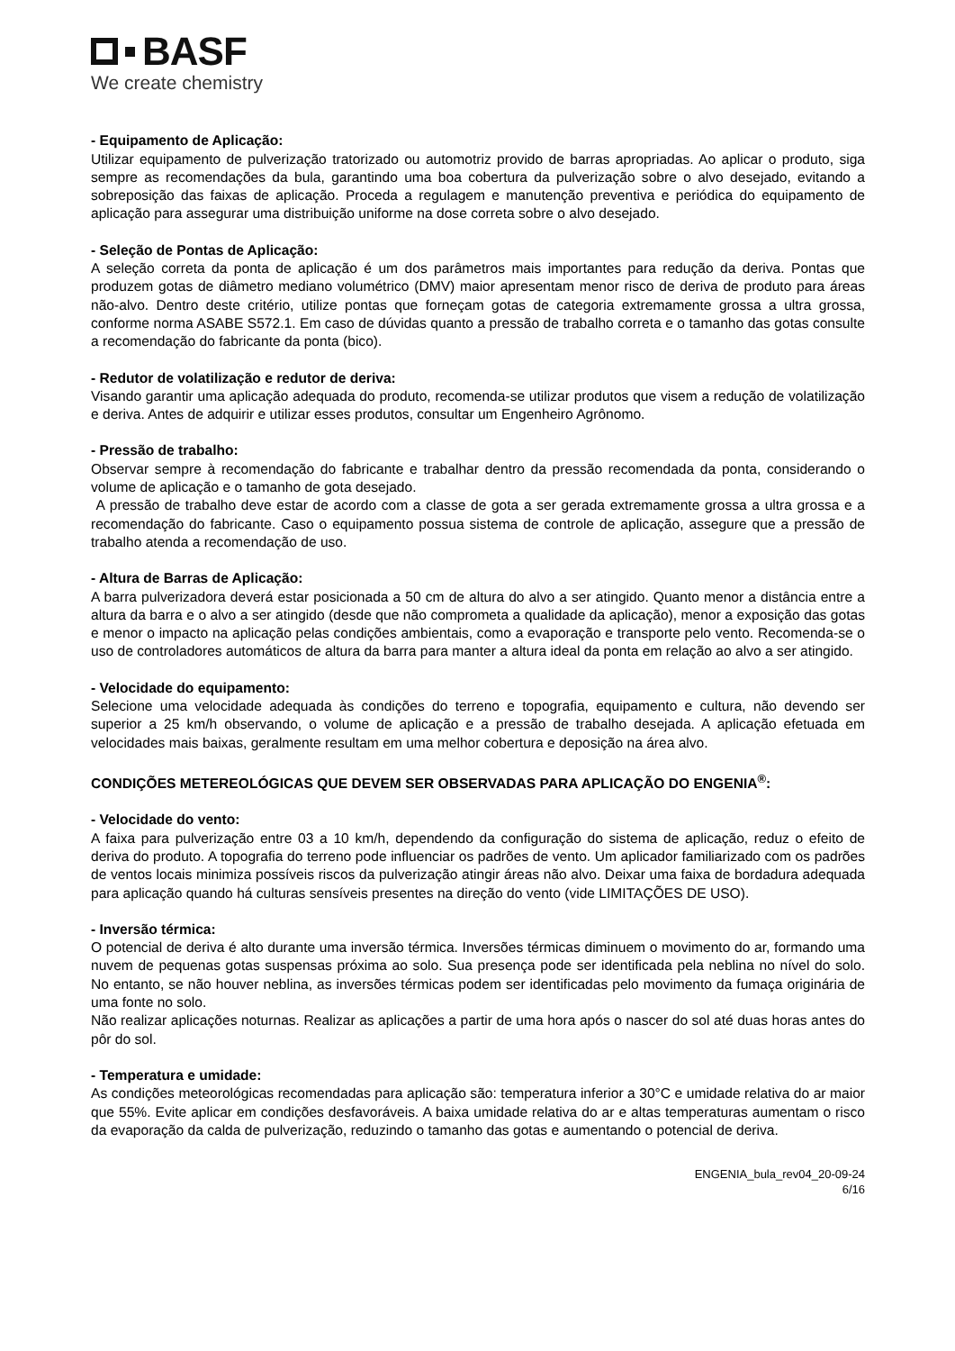BASF
We create chemistry
- Equipamento de Aplicação:
Utilizar equipamento de pulverização tratorizado ou automotriz provido de barras apropriadas. Ao aplicar o produto, siga sempre as recomendações da bula, garantindo uma boa cobertura da pulverização sobre o alvo desejado, evitando a sobreposição das faixas de aplicação. Proceda a regulagem e manutenção preventiva e periódica do equipamento de aplicação para assegurar uma distribuição uniforme na dose correta sobre o alvo desejado.
- Seleção de Pontas de Aplicação:
A seleção correta da ponta de aplicação é um dos parâmetros mais importantes para redução da deriva. Pontas que produzem gotas de diâmetro mediano volumétrico (DMV) maior apresentam menor risco de deriva de produto para áreas não-alvo. Dentro deste critério, utilize pontas que forneçam gotas de categoria extremamente grossa a ultra grossa, conforme norma ASABE S572.1. Em caso de dúvidas quanto a pressão de trabalho correta e o tamanho das gotas consulte a recomendação do fabricante da ponta (bico).
- Redutor de volatilização e redutor de deriva:
Visando garantir uma aplicação adequada do produto, recomenda-se utilizar produtos que visem a redução de volatilização e deriva. Antes de adquirir e utilizar esses produtos, consultar um Engenheiro Agrônomo.
- Pressão de trabalho:
Observar sempre à recomendação do fabricante e trabalhar dentro da pressão recomendada da ponta, considerando o volume de aplicação e o tamanho de gota desejado.
A pressão de trabalho deve estar de acordo com a classe de gota a ser gerada extremamente grossa a ultra grossa e a recomendação do fabricante. Caso o equipamento possua sistema de controle de aplicação, assegure que a pressão de trabalho atenda a recomendação de uso.
- Altura de Barras de Aplicação:
A barra pulverizadora deverá estar posicionada a 50 cm de altura do alvo a ser atingido. Quanto menor a distância entre a altura da barra e o alvo a ser atingido (desde que não comprometa a qualidade da aplicação), menor a exposição das gotas e menor o impacto na aplicação pelas condições ambientais, como a evaporação e transporte pelo vento. Recomenda-se o uso de controladores automáticos de altura da barra para manter a altura ideal da ponta em relação ao alvo a ser atingido.
- Velocidade do equipamento:
Selecione uma velocidade adequada às condições do terreno e topografia, equipamento e cultura, não devendo ser superior a 25 km/h observando, o volume de aplicação e a pressão de trabalho desejada. A aplicação efetuada em velocidades mais baixas, geralmente resultam em uma melhor cobertura e deposição na área alvo.
CONDIÇÕES METEREOLÓGICAS QUE DEVEM SER OBSERVADAS PARA APLICAÇÃO DO ENGENIA<sup>®</sup>:
- Velocidade do vento:
A faixa para pulverização entre 03 a 10 km/h, dependendo da configuração do sistema de aplicação, reduz o efeito de deriva do produto. A topografia do terreno pode influenciar os padrões de vento. Um aplicador familiarizado com os padrões de ventos locais minimiza possíveis riscos da pulverização atingir áreas não alvo. Deixar uma faixa de bordadura adequada para aplicação quando há culturas sensíveis presentes na direção do vento (vide LIMITAÇÕES DE USO).
- Inversão térmica:
O potencial de deriva é alto durante uma inversão térmica. Inversões térmicas diminuem o movimento do ar, formando uma nuvem de pequenas gotas suspensas próxima ao solo. Sua presença pode ser identificada pela neblina no nível do solo. No entanto, se não houver neblina, as inversões térmicas podem ser identificadas pelo movimento da fumaça originária de uma fonte no solo.
Não realizar aplicações noturnas. Realizar as aplicações a partir de uma hora após o nascer do sol até duas horas antes do pôr do sol.
- Temperatura e umidade:
As condições meteorológicas recomendadas para aplicação são: temperatura inferior a 30°C e umidade relativa do ar maior que 55%. Evite aplicar em condições desfavoráveis. A baixa umidade relativa do ar e altas temperaturas aumentam o risco da evaporação da calda de pulverização, reduzindo o tamanho das gotas e aumentando o potencial de deriva.
ENGENIA_bula_rev04_20-09-24
6/16